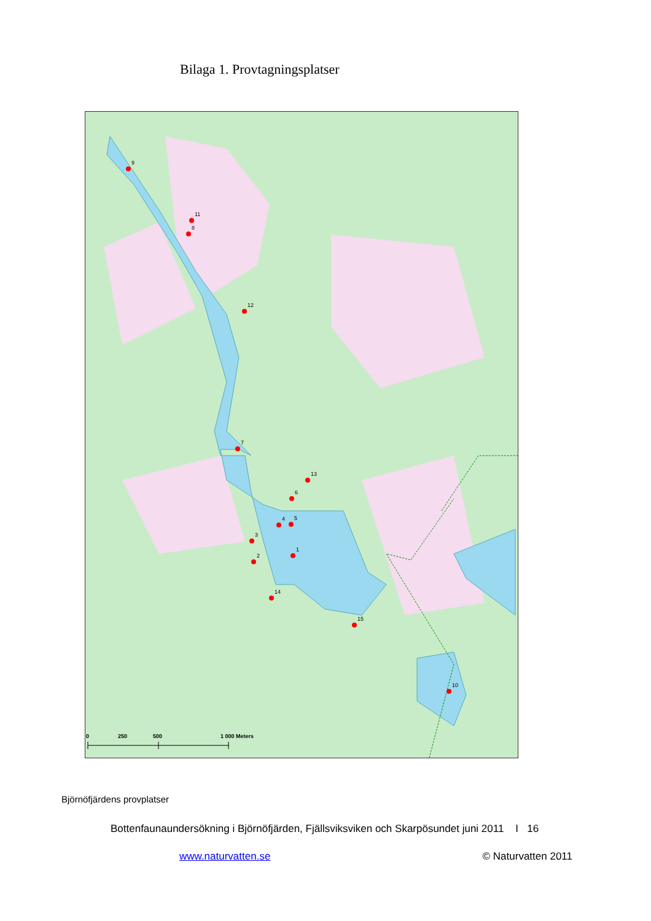Bilaga 1. Provtagningsplatser
9
11
8
12
7
13
6
4
5
3
1
2
14
15
10
0
250
500
1 000 Meters
Björnöfjärdens provplatser
Bottenfaunaundersökning i Björnöfjärden, Fjällsviksviken och Skarpösundet juni 2011 I 16
www.naturvatten.se © Naturvatten 2011